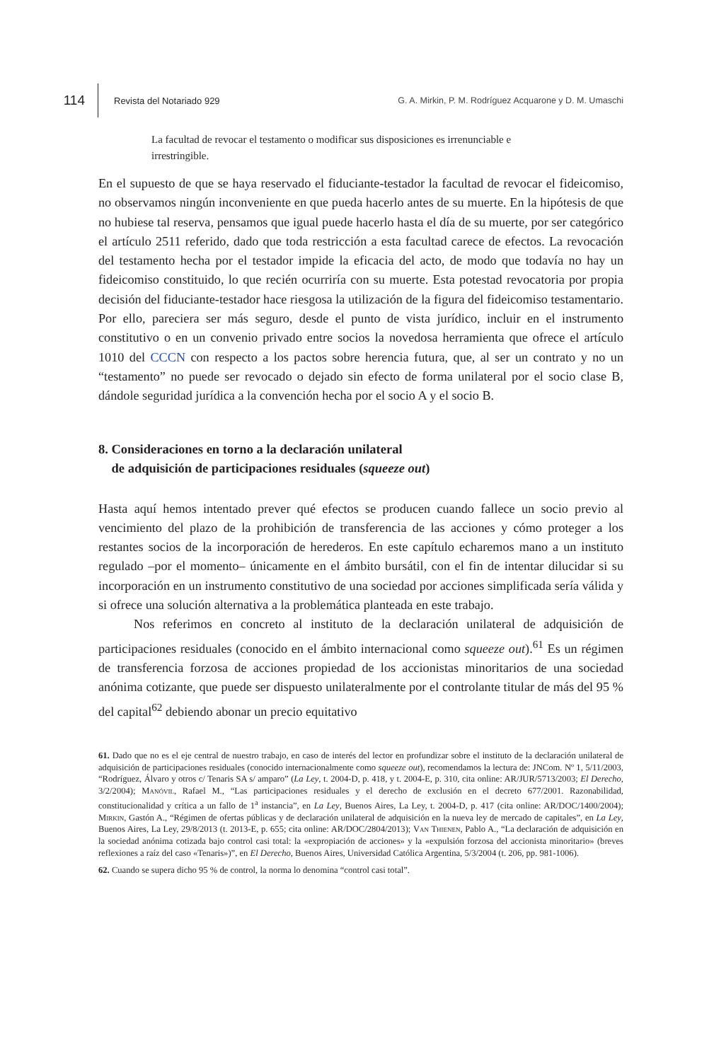114
Revista del Notariado 929
G. A. Mirkin, P. M. Rodríguez Acquarone y D. M. Umaschi
La facultad de revocar el testamento o modificar sus disposiciones es irrenunciable e irrestringible.
En el supuesto de que se haya reservado el fiduciante-testador la facultad de revocar el fideicomiso, no observamos ningún inconveniente en que pueda hacerlo antes de su muerte. En la hipótesis de que no hubiese tal reserva, pensamos que igual puede hacerlo hasta el día de su muerte, por ser categórico el artículo 2511 referido, dado que toda restricción a esta facultad carece de efectos. La revocación del testamento hecha por el testador impide la eficacia del acto, de modo que todavía no hay un fideicomiso constituido, lo que recién ocurriría con su muerte. Esta potestad revocatoria por propia decisión del fiduciante-testador hace riesgosa la utilización de la figura del fideicomiso testamentario. Por ello, pareciera ser más seguro, desde el punto de vista jurídico, incluir en el instrumento constitutivo o en un convenio privado entre socios la novedosa herramienta que ofrece el artículo 1010 del CCCN con respecto a los pactos sobre herencia futura, que, al ser un contrato y no un “testamento” no puede ser revocado o dejado sin efecto de forma unilateral por el socio clase B, dándole seguridad jurídica a la convención hecha por el socio A y el socio B.
8. Consideraciones en torno a la declaración unilateral
de adquisición de participaciones residuales (squeeze out)
Hasta aquí hemos intentado prever qué efectos se producen cuando fallece un socio previo al vencimiento del plazo de la prohibición de transferencia de las acciones y cómo proteger a los restantes socios de la incorporación de herederos. En este capítulo echaremos mano a un instituto regulado –por el momento– únicamente en el ámbito bursátil, con el fin de intentar dilucidar si su incorporación en un instrumento constitutivo de una sociedad por acciones simplificada sería válida y si ofrece una solución alternativa a la problemática planteada en este trabajo.
Nos referimos en concreto al instituto de la declaración unilateral de adquisición de participaciones residuales (conocido en el ámbito internacional como squeeze out).<sup>61</sup> Es un régimen de transferencia forzosa de acciones propiedad de los accionistas minoritarios de una sociedad anónima cotizante, que puede ser dispuesto unilateralmente por el controlante titular de más del 95 % del capital<sup>62</sup> debiendo abonar un precio equitativo
61. Dado que no es el eje central de nuestro trabajo, en caso de interés del lector en profundizar sobre el instituto de la declaración unilateral de adquisición de participaciones residuales (conocido internacionalmente como squeeze out), recomendamos la lectura de: JNCom. Nº 1, 5/11/2003, “Rodríguez, Álvaro y otros c/ Tenaris SA s/ amparo” (La Ley, t. 2004-D, p. 418, y t. 2004-E, p. 310, cita online: AR/JUR/5713/2003; El Derecho, 3/2/2004); Manóvil, Rafael M., “Las participaciones residuales y el derecho de exclusión en el decreto 677/2001. Razonabilidad, constitucionalidad y crítica a un fallo de 1<sup>a</sup> instancia”, en La Ley, Buenos Aires, La Ley, t. 2004-D, p. 417 (cita online: AR/DOC/1400/2004); Mirkin, Gastón A., “Régimen de ofertas públicas y de declaración unilateral de adquisición en la nueva ley de mercado de capitales”, en La Ley, Buenos Aires, La Ley, 29/8/2013 (t. 2013-E, p. 655; cita online: AR/DOC/2804/2013); Van Thienen, Pablo A., “La declaración de adquisición en la sociedad anónima cotizada bajo control casi total: la «expropiación de acciones» y la «expulsión forzosa del accionista minoritario» (breves reflexiones a raíz del caso «Tenaris»)”, en El Derecho, Buenos Aires, Universidad Católica Argentina, 5/3/2004 (t. 206, pp. 981-1006).
62. Cuando se supera dicho 95 % de control, la norma lo denomina “control casi total”.